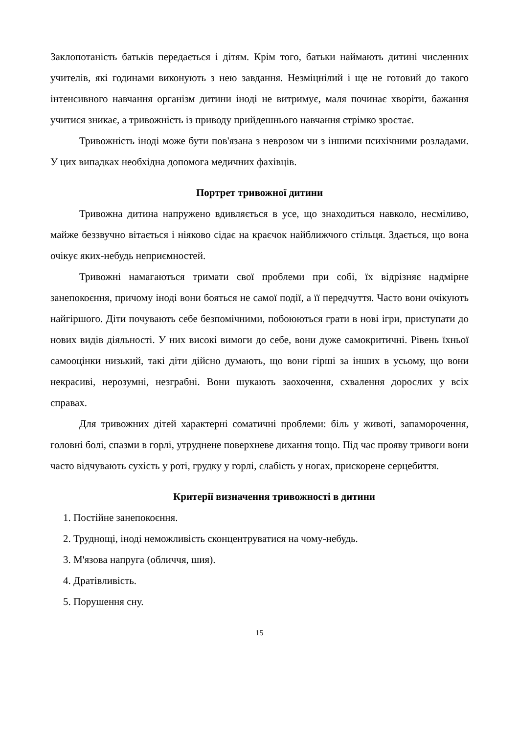Заклопотаність батьків передається і дітям. Крім того, батьки наймають дитині численних учителів, які годинами виконують з нею завдання. Незміцнілий і ще не готовий до такого інтенсивного навчання організм дитини іноді не витримує, маля починає хворіти, бажання учитися зникає, а тривожність із приводу прийдешнього навчання стрімко зростає.
Тривожність іноді може бути пов'язана з неврозом чи з іншими психічними розладами. У цих випадках необхідна допомога медичних фахівців.
Портрет тривожної дитини
Тривожна дитина напружено вдивляється в усе, що знаходиться навколо, несміливо, майже беззвучно вітається і ніяково сідає на краєчок найближчого стільця. Здається, що вона очікує яких-небудь неприємностей.
Тривожні намагаються тримати свої проблеми при собі, їх відрізняє надмірне занепокоєння, причому іноді вони бояться не самої події, а її передчуття. Часто вони очікують найгіршого. Діти почувають себе безпомічними, побоюються грати в нові ігри, приступати до нових видів діяльності. У них високі вимоги до себе, вони дуже самокритичні. Рівень їхньої самооцінки низький, такі діти дійсно думають, що вони гірші за інших в усьому, що вони некрасиві, нерозумні, незграбні. Вони шукають заохочення, схвалення дорослих у всіх справах.
Для тривожних дітей характерні соматичні проблеми: біль у животі, запаморочення, головні болі, спазми в горлі, утруднене поверхневе дихання тощо. Під час прояву тривоги вони часто відчувають сухість у роті, грудку у горлі, слабість у ногах, прискорене серцебиття.
Критерії визначення тривожності в дитини
1. Постійне занепокоєння.
2. Труднощі, іноді неможливість сконцентруватися на чому-небудь.
3. М'язова напруга (обличчя, шия).
4. Дратівливість.
5. Порушення сну.
15